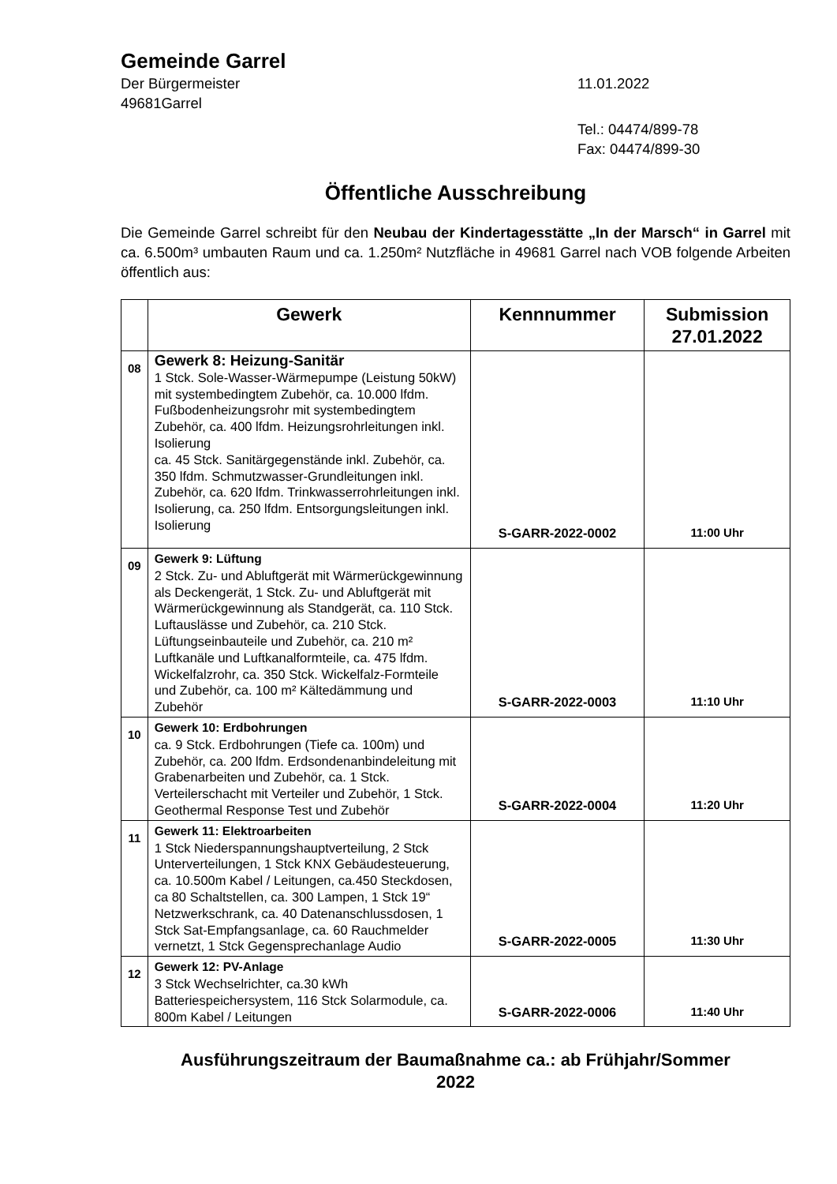Gemeinde Garrel
Der Bürgermeister 11.01.2022
49681Garrel
Tel.: 04474/899-78
Fax: 04474/899-30
Öffentliche Ausschreibung
Die Gemeinde Garrel schreibt für den Neubau der Kindertagesstätte „In der Marsch“ in Garrel mit ca. 6.500m³ umbauten Raum und ca. 1.250m² Nutzfläche in 49681 Garrel nach VOB folgende Arbeiten öffentlich aus:
| | Gewerk | Kennnummer | Submission 27.01.2022 |
| --- | --- | --- | --- |
| 08 | Gewerk 8: Heizung-Sanitär 1 Stck. Sole-Wasser-Wärmepumpe (Leistung 50kW) mit systembedingtem Zubehör, ca. 10.000 lfdm. Fußbodenheizungsrohr mit systembedingtem Zubehör, ca. 400 lfdm. Heizungsrohrleitungen inkl. Isolierung ca. 45 Stck. Sanitärgegenstände inkl. Zubehör, ca. 350 lfdm. Schmutzwasser-Grundleitungen inkl. Zubehör, ca. 620 lfdm. Trinkwasserrohrleitungen inkl. Isolierung, ca. 250 lfdm. Entsorgungsleitungen inkl. Isolierung | S-GARR-2022-0002 | 11:00 Uhr |
| 09 | Gewerk 9: Lüftung 2 Stck. Zu- und Abluftgerät mit Wärmerückgewinnung als Deckengerät, 1 Stck. Zu- und Abluftgerät mit Wärmerückgewinnung als Standgerät, ca. 110 Stck. Luftauslässe und Zubehör, ca. 210 Stck. Lüftungseinbauteile und Zubehör, ca. 210 m² Luftkanäle und Luftkanalformteile, ca. 475 lfdm. Wickelfalzrohr, ca. 350 Stck. Wickelfalz-Formteile und Zubehör, ca. 100 m² Kältedämmung und Zubehör | S-GARR-2022-0003 | 11:10 Uhr |
| 10 | Gewerk 10: Erdbohrungen ca. 9 Stck. Erdbohrungen (Tiefe ca. 100m) und Zubehör, ca. 200 lfdm. Erdsondenanbindeleitung mit Grabenarbeiten und Zubehör, ca. 1 Stck. Verteilerschacht mit Verteiler und Zubehör, 1 Stck. Geothermal Response Test und Zubehör | S-GARR-2022-0004 | 11:20 Uhr |
| 11 | Gewerk 11: Elektroarbeiten 1 Stck Niederspannungshauptverteilung, 2 Stck Unterverteilungen, 1 Stck KNX Gebäudesteuerung, ca. 10.500m Kabel / Leitungen, ca.450 Steckdosen, ca 80 Schaltstellen, ca. 300 Lampen, 1 Stck 19“ Netzwerkschrank, ca. 40 Datenanschlussdosen, 1 Stck Sat-Empfangsanlage, ca. 60 Rauchmelder vernetzt, 1 Stck Gegensprechanlage Audio | S-GARR-2022-0005 | 11:30 Uhr |
| 12 | Gewerk 12: PV-Anlage 3 Stck Wechselrichter, ca.30 kWh Batteriespeichersystem, 116 Stck Solarmodule, ca. 800m Kabel / Leitungen | S-GARR-2022-0006 | 11:40 Uhr |
Ausführungszeitraum der Baumaßnahme ca.: ab Frühjahr/Sommer
2022